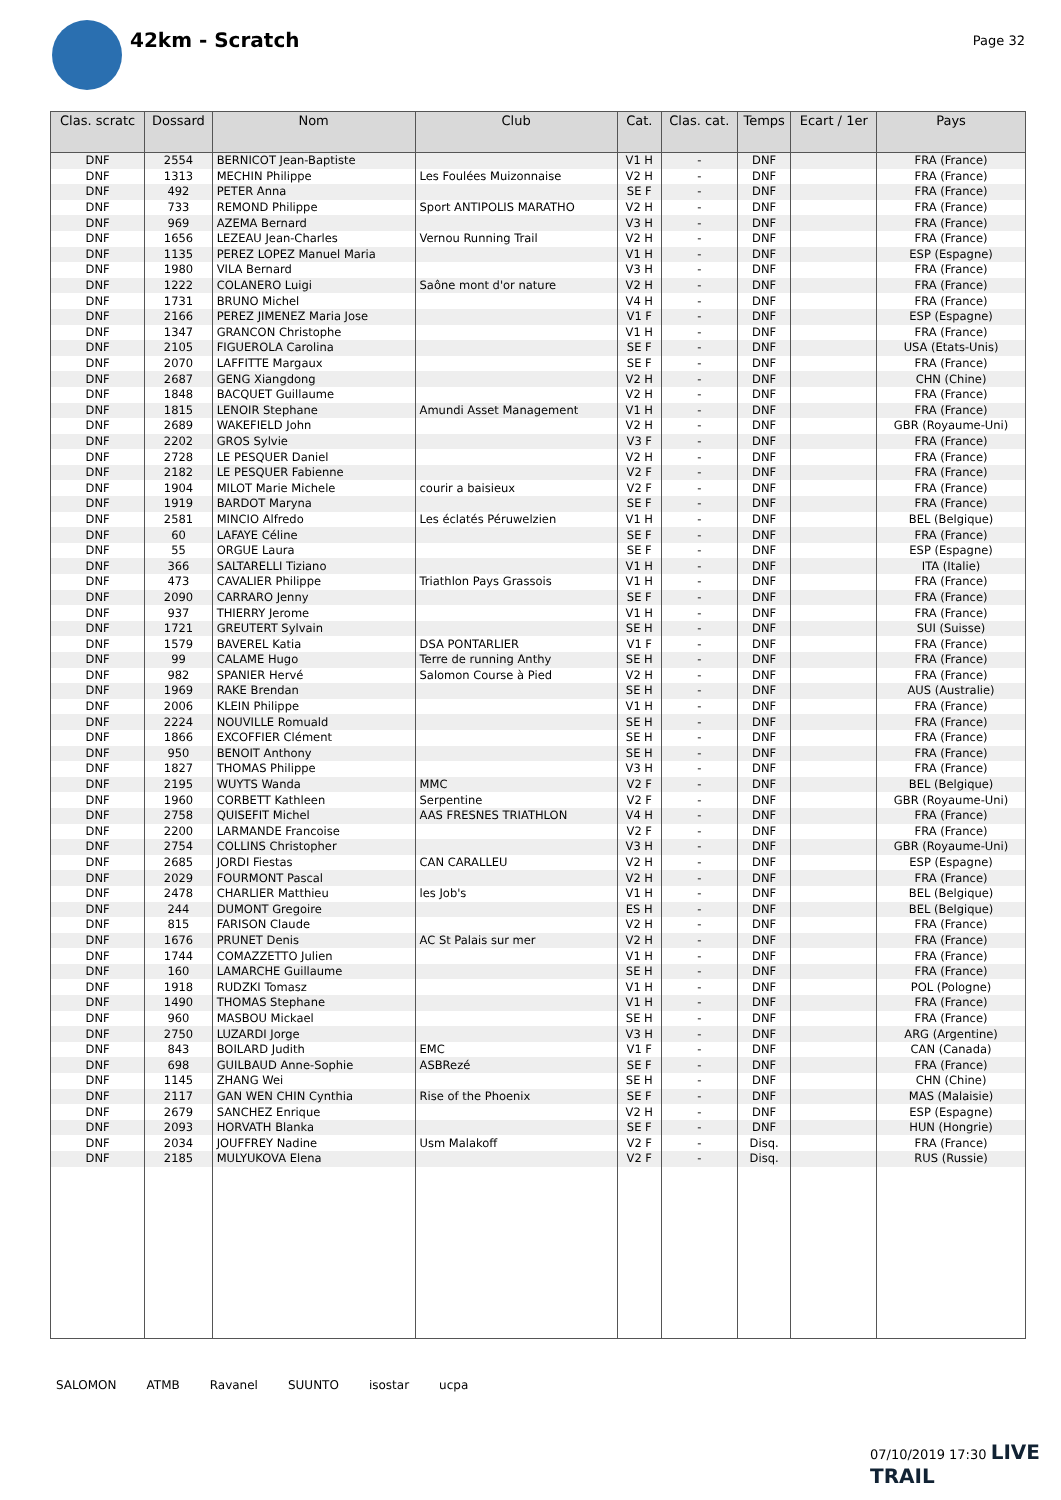42km - Scratch
Page 32
| Clas. scratc | Dossard | Nom | Club | Cat. | Clas. cat. | Temps | Ecart / 1er | Pays |
| --- | --- | --- | --- | --- | --- | --- | --- | --- |
| DNF | 2554 | BERNICOT Jean-Baptiste | | V1 H | - | DNF | | FRA (France) |
| DNF | 1313 | MECHIN Philippe | Les Foulées Muizonnaise | V2 H | - | DNF | | FRA (France) |
| DNF | 492 | PETER Anna | | SE F | - | DNF | | FRA (France) |
| DNF | 733 | REMOND Philippe | Sport ANTIPOLIS MARATHO | V2 H | - | DNF | | FRA (France) |
| DNF | 969 | AZEMA Bernard | | V3 H | - | DNF | | FRA (France) |
| DNF | 1656 | LEZEAU Jean-Charles | Vernou Running Trail | V2 H | - | DNF | | FRA (France) |
| DNF | 1135 | PEREZ LOPEZ Manuel Maria | | V1 H | - | DNF | | ESP (Espagne) |
| DNF | 1980 | VILA Bernard | | V3 H | - | DNF | | FRA (France) |
| DNF | 1222 | COLANERO Luigi | Saône mont d'or nature | V2 H | - | DNF | | FRA (France) |
| DNF | 1731 | BRUNO Michel | | V4 H | - | DNF | | FRA (France) |
| DNF | 2166 | PEREZ JIMENEZ Maria Jose | | V1 F | - | DNF | | ESP (Espagne) |
| DNF | 1347 | GRANCON Christophe | | V1 H | - | DNF | | FRA (France) |
| DNF | 2105 | FIGUEROLA Carolina | | SE F | - | DNF | | USA (Etats-Unis) |
| DNF | 2070 | LAFFITTE Margaux | | SE F | - | DNF | | FRA (France) |
| DNF | 2687 | GENG Xiangdong | | V2 H | - | DNF | | CHN (Chine) |
| DNF | 1848 | BACQUET Guillaume | | V2 H | - | DNF | | FRA (France) |
| DNF | 1815 | LENOIR Stephane | Amundi Asset Management | V1 H | - | DNF | | FRA (France) |
| DNF | 2689 | WAKEFIELD John | | V2 H | - | DNF | | GBR (Royaume-Uni) |
| DNF | 2202 | GROS Sylvie | | V3 F | - | DNF | | FRA (France) |
| DNF | 2728 | LE PESQUER Daniel | | V2 H | - | DNF | | FRA (France) |
| DNF | 2182 | LE PESQUER Fabienne | | V2 F | - | DNF | | FRA (France) |
| DNF | 1904 | MILOT Marie Michele | courir a baisieux | V2 F | - | DNF | | FRA (France) |
| DNF | 1919 | BARDOT Maryna | | SE F | - | DNF | | FRA (France) |
| DNF | 2581 | MINCIO Alfredo | Les éclatés Péruwelzien | V1 H | - | DNF | | BEL (Belgique) |
| DNF | 60 | LAFAYE Céline | | SE F | - | DNF | | FRA (France) |
| DNF | 55 | ORGUE Laura | | SE F | - | DNF | | ESP (Espagne) |
| DNF | 366 | SALTARELLI Tiziano | | V1 H | - | DNF | | ITA (Italie) |
| DNF | 473 | CAVALIER Philippe | Triathlon Pays Grassois | V1 H | - | DNF | | FRA (France) |
| DNF | 2090 | CARRARO Jenny | | SE F | - | DNF | | FRA (France) |
| DNF | 937 | THIERRY Jerome | | V1 H | - | DNF | | FRA (France) |
| DNF | 1721 | GREUTERT Sylvain | | SE H | - | DNF | | SUI (Suisse) |
| DNF | 1579 | BAVEREL Katia | DSA PONTARLIER | V1 F | - | DNF | | FRA (France) |
| DNF | 99 | CALAME Hugo | Terre de running Anthy | SE H | - | DNF | | FRA (France) |
| DNF | 982 | SPANIER Hervé | Salomon Course à Pied | V2 H | - | DNF | | FRA (France) |
| DNF | 1969 | RAKE Brendan | | SE H | - | DNF | | AUS (Australie) |
| DNF | 2006 | KLEIN Philippe | | V1 H | - | DNF | | FRA (France) |
| DNF | 2224 | NOUVILLE Romuald | | SE H | - | DNF | | FRA (France) |
| DNF | 1866 | EXCOFFIER Clément | | SE H | - | DNF | | FRA (France) |
| DNF | 950 | BENOIT Anthony | | SE H | - | DNF | | FRA (France) |
| DNF | 1827 | THOMAS Philippe | | V3 H | - | DNF | | FRA (France) |
| DNF | 2195 | WUYTS Wanda | MMC | V2 F | - | DNF | | BEL (Belgique) |
| DNF | 1960 | CORBETT Kathleen | Serpentine | V2 F | - | DNF | | GBR (Royaume-Uni) |
| DNF | 2758 | QUISEFIT Michel | AAS FRESNES TRIATHLON | V4 H | - | DNF | | FRA (France) |
| DNF | 2200 | LARMANDE Francoise | | V2 F | - | DNF | | FRA (France) |
| DNF | 2754 | COLLINS Christopher | | V3 H | - | DNF | | GBR (Royaume-Uni) |
| DNF | 2685 | JORDI Fiestas | CAN CARALLEU | V2 H | - | DNF | | ESP (Espagne) |
| DNF | 2029 | FOURMONT Pascal | | V2 H | - | DNF | | FRA (France) |
| DNF | 2478 | CHARLIER Matthieu | les Job's | V1 H | - | DNF | | BEL (Belgique) |
| DNF | 244 | DUMONT Gregoire | | ES H | - | DNF | | BEL (Belgique) |
| DNF | 815 | FARISON Claude | | V2 H | - | DNF | | FRA (France) |
| DNF | 1676 | PRUNET Denis | AC St Palais sur mer | V2 H | - | DNF | | FRA (France) |
| DNF | 1744 | COMAZZETTO Julien | | V1 H | - | DNF | | FRA (France) |
| DNF | 160 | LAMARCHE Guillaume | | SE H | - | DNF | | FRA (France) |
| DNF | 1918 | RUDZKI Tomasz | | V1 H | - | DNF | | POL (Pologne) |
| DNF | 1490 | THOMAS Stephane | | V1 H | - | DNF | | FRA (France) |
| DNF | 960 | MASBOU Mickael | | SE H | - | DNF | | FRA (France) |
| DNF | 2750 | LUZARDI Jorge | | V3 H | - | DNF | | ARG (Argentine) |
| DNF | 843 | BOILARD Judith | EMC | V1 F | - | DNF | | CAN (Canada) |
| DNF | 698 | GUILBAUD Anne-Sophie | ASBRezé | SE F | - | DNF | | FRA (France) |
| DNF | 1145 | ZHANG Wei | | SE H | - | DNF | | CHN (Chine) |
| DNF | 2117 | GAN WEN CHIN Cynthia | Rise of the Phoenix | SE F | - | DNF | | MAS (Malaisie) |
| DNF | 2679 | SANCHEZ Enrique | | V2 H | - | DNF | | ESP (Espagne) |
| DNF | 2093 | HORVATH Blanka | | SE F | - | DNF | | HUN (Hongrie) |
| DNF | 2034 | JOUFFREY Nadine | Usm Malakoff | V2 F | - | Disq. | | FRA (France) |
| DNF | 2185 | MULYUKOVA Elena | | V2 F | - | Disq. | | RUS (Russie) |
SALOMON ATMB Ravanel SUUNTO isostar ucpa
07/10/2019 17:30 LIVE TRAIL